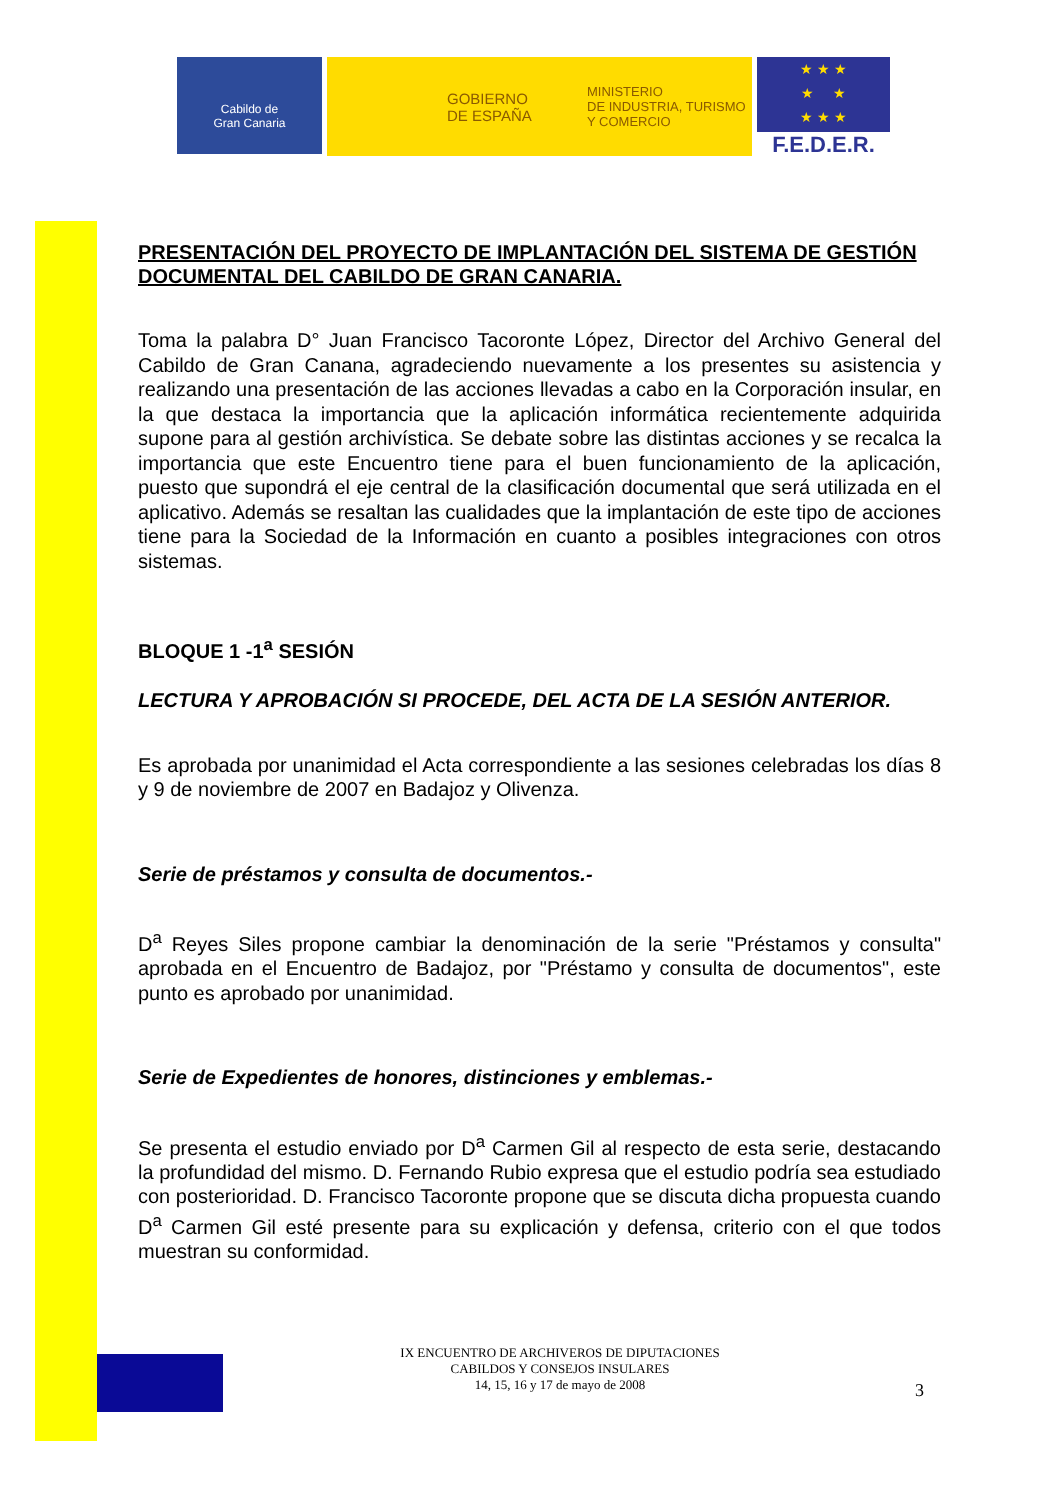Cabildo de
Gran Canaria
GOBIERNO
DE ESPAÑA
MINISTERIO
DE INDUSTRIA, TURISMO
Y COMERCIO
★ ★ ★
★ ★
★ ★ ★
F.E.D.E.R.
PRESENTACIÓN DEL PROYECTO DE IMPLANTACIÓN DEL SISTEMA DE GESTIÓN DOCUMENTAL DEL CABILDO DE GRAN CANARIA.
Toma la palabra D° Juan Francisco Tacoronte López, Director del Archivo General del Cabildo de Gran Canana, agradeciendo nuevamente a los presentes su asistencia y realizando una presentación de las acciones llevadas a cabo en la Corporación insular, en la que destaca la importancia que la aplicación informática recientemente adquirida supone para al gestión archivística. Se debate sobre las distintas acciones y se recalca la importancia que este Encuentro tiene para el buen funcionamiento de la aplicación, puesto que supondrá el eje central de la clasificación documental que será utilizada en el aplicativo. Además se resaltan las cualidades que la implantación de este tipo de acciones tiene para la Sociedad de la Información en cuanto a posibles integraciones con otros sistemas.
BLOQUE 1 -1<sup>a</sup> SESIÓN
LECTURA Y APROBACIÓN SI PROCEDE, DEL ACTA DE LA SESIÓN ANTERIOR.
Es aprobada por unanimidad el Acta correspondiente a las sesiones celebradas los días 8 y 9 de noviembre de 2007 en Badajoz y Olivenza.
Serie de préstamos y consulta de documentos.-
D<sup>a</sup> Reyes Siles propone cambiar la denominación de la serie "Préstamos y consulta" aprobada en el Encuentro de Badajoz, por "Préstamo y consulta de documentos", este punto es aprobado por unanimidad.
Serie de Expedientes de honores, distinciones y emblemas.-
Se presenta el estudio enviado por D<sup>a</sup> Carmen Gil al respecto de esta serie, destacando la profundidad del mismo. D. Fernando Rubio expresa que el estudio podría sea estudiado con posterioridad. D. Francisco Tacoronte propone que se discuta dicha propuesta cuando D<sup>a</sup> Carmen Gil esté presente para su explicación y defensa, criterio con el que todos muestran su conformidad.
IX ENCUENTRO DE ARCHIVEROS DE DIPUTACIONES
CABILDOS Y CONSEJOS INSULARES
14, 15, 16 y 17 de mayo de 2008
3